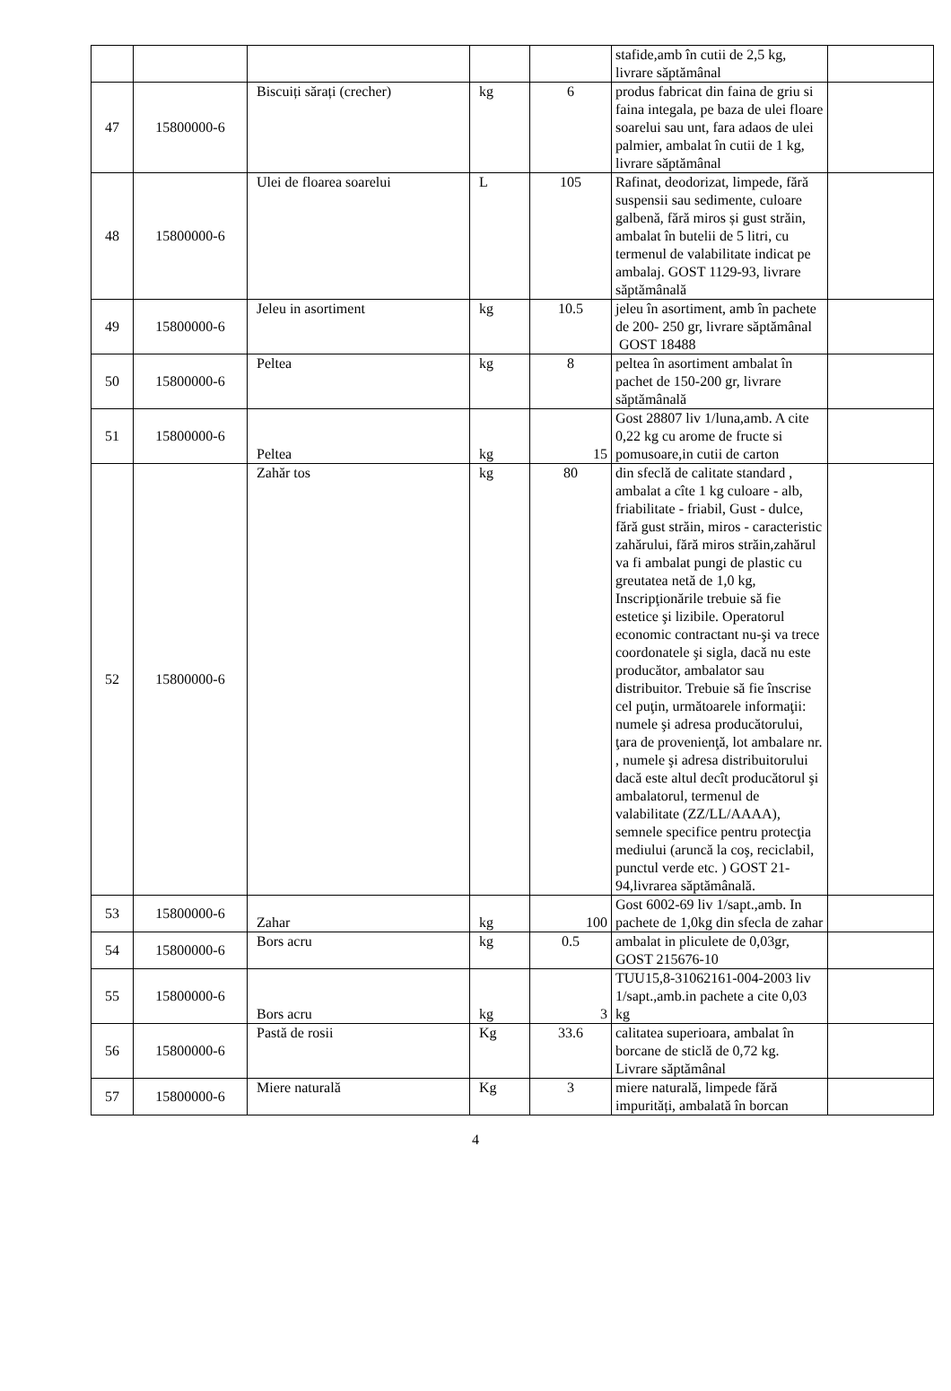| | | | | | stafide,amb în cutii de 2,5 kg, livrare săptămânal | |
| 47 | 15800000-6 | Biscuiți sărați (crecher) | kg | 6 | produs fabricat din faina de griu si faina integala, pe baza de ulei floare soarelui sau unt, fara adaos de ulei palmier, ambalat în cutii de 1 kg, livrare săptămânal | |
| 48 | 15800000-6 | Ulei de floarea soarelui | L | 105 | Rafinat, deodorizat, limpede, fără suspensii sau sedimente, culoare galbenă, fără miros și gust străin, ambalat în butelii de 5 litri, cu termenul de valabilitate indicat pe ambalaj. GOST 1129-93, livrare săptămânală | |
| 49 | 15800000-6 | Jeleu in asortiment | kg | 10.5 | jeleu în asortiment, amb în pachete de 200- 250 gr, livrare săptămânal GOST 18488 | |
| 50 | 15800000-6 | Peltea | kg | 8 | peltea în asortiment ambalat în pachet de 150-200 gr, livrare săptămânală | |
| 51 | 15800000-6 | Peltea | kg | 15 | Gost 28807 liv 1/luna,amb. A cite 0,22 kg cu arome de fructe si pomusoare,in cutii de carton | |
| 52 | 15800000-6 | Zahăr tos | kg | 80 | din sfeclă de calitate standard , ambalat a cîte 1 kg culoare - alb, friabilitate - friabil, Gust - dulce, fără gust străin, miros - caracteristic zahărului, fără miros străin,zahărul va fi ambalat pungi de plastic cu greutatea netă de 1,0 kg, Inscripţionările trebuie să fie estetice şi lizibile. Operatorul economic contractant nu-şi va trece coordonatele şi sigla, dacă nu este producător, ambalator sau distribuitor. Trebuie să fie înscrise cel puţin, următoarele informaţii: numele şi adresa producătorului, ţara de provenienţă, lot ambalare nr. , numele şi adresa distribuitorului dacă este altul decît producătorul şi ambalatorul, termenul de valabilitate (ZZ/LL/AAAA), semnele specifice pentru protecţia mediului (aruncă la coş, reciclabil, punctul verde etc. ) GOST 21- 94,livrarea săptămânală. | |
| 53 | 15800000-6 | Zahar | kg | 100 | Gost 6002-69 liv 1/sapt.,amb. In pachete de 1,0kg din sfecla de zahar | |
| 54 | 15800000-6 | Bors acru | kg | 0.5 | ambalat in pliculete de 0,03gr, GOST 215676-10 | |
| 55 | 15800000-6 | Bors acru | kg | 3 | TUU15,8-31062161-004-2003 liv 1/sapt.,amb.in pachete a cite 0,03 kg | |
| 56 | 15800000-6 | Pastă de rosii | Kg | 33.6 | calitatea superioara, ambalat în borcane de sticlă de 0,72 kg. Livrare săptămânal | |
| 57 | 15800000-6 | Miere naturală | Kg | 3 | miere naturală, limpede fără impurități, ambalată în borcan | |
4